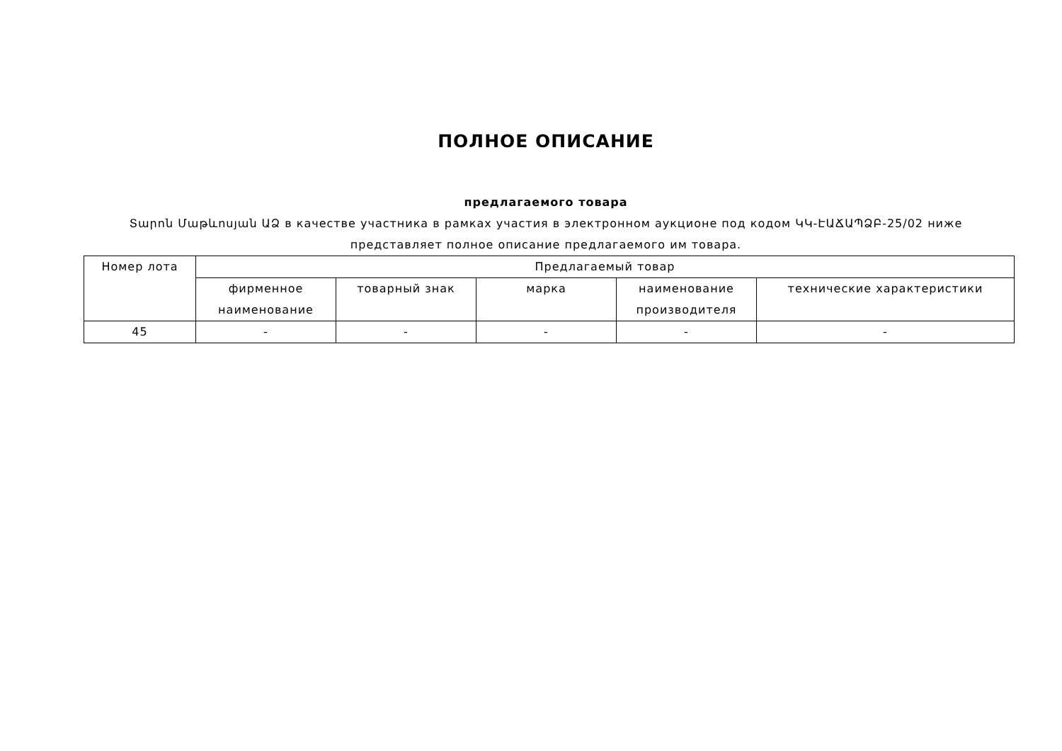ПОЛНОЕ ОПИСАНИЕ
предлагаемого товара
Տարոն Մաթևոսյան ԱՁ в качестве участника в рамках участия в электронном аукционе под кодом ԿԿ-ԷԱՃԱՊՁԲ-25/02 ниже
представляет полное описание предлагаемого им товара.
| Номер лота | Предлагаемый товар | | | | |
| --- | --- | --- | --- | --- | --- |
| | фирменное наименование | товарный знак | марка | наименование производителя | технические характеристики |
| 45 | - | - | - | - | - |